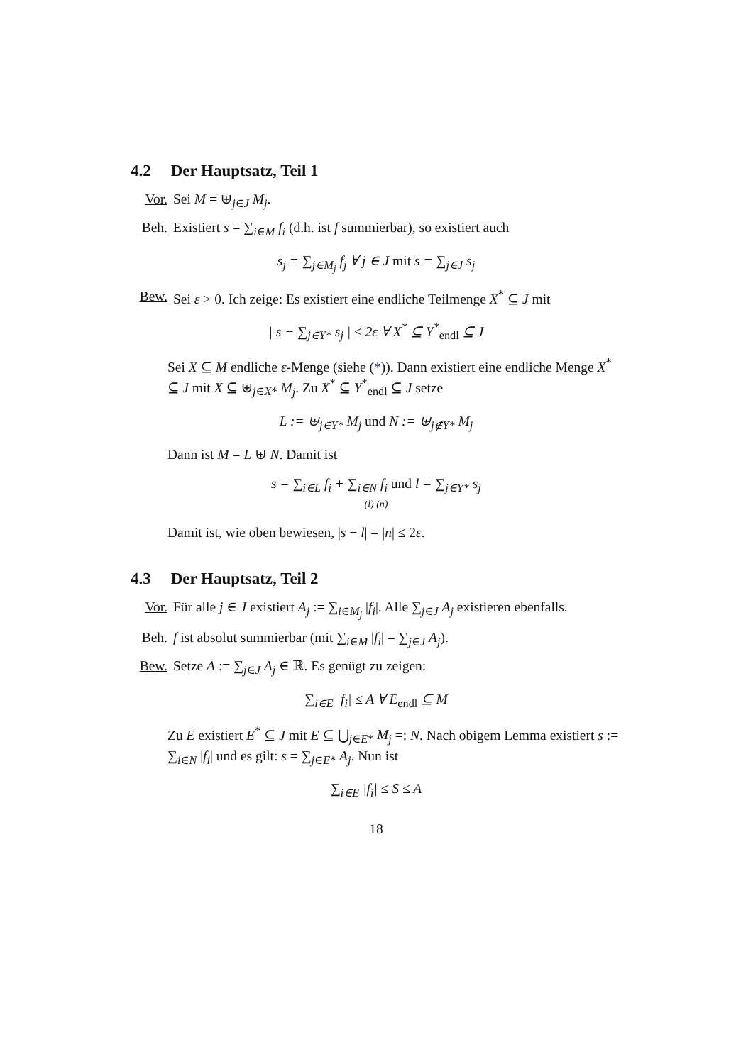4.2 Der Hauptsatz, Teil 1
Vor. Sei M = ⊎<sub>j∈J</sub> M<sub>j</sub>.
Beh. Existiert s = ∑<sub>i∈M</sub> f<sub>i</sub> (d.h. ist f summierbar), so existiert auch
s<sub>j</sub> = ∑<sub>j∈M<sub>j</sub></sub> f<sub>j</sub> ∀ j ∈ J mit s = ∑<sub>j∈J</sub> s<sub>j</sub>
Bew. Sei ε > 0. Ich zeige: Es existiert eine endliche Teilmenge X<sup>*</sup> ⊆ J mit
| s − ∑<sub>j∈Y*</sub> s<sub>j</sub> | ≤ 2ε ∀ X<sup>*</sup> ⊆ Y<sup>*</sup><sub>endl</sub> ⊆ J
Sei X ⊆ M endliche ε-Menge (siehe (*)). Dann existiert eine endliche Menge X<sup>*</sup> ⊆ J mit X ⊆ ⊎<sub>j∈X*</sub> M<sub>j</sub>. Zu X<sup>*</sup> ⊆ Y<sup>*</sup><sub>endl</sub> ⊆ J setze
L := ⊎<sub>j∈Y*</sub> M<sub>j</sub> und N := ⊎<sub>j∉Y*</sub> M<sub>j</sub>
Dann ist M = L ⊎ N. Damit ist
s = ∑<sub>i∈L</sub> f<sub>i</sub> + ∑<sub>i∈N</sub> f<sub>i</sub> und l = ∑<sub>j∈Y*</sub> s<sub>j</sub>
(l) (n)
Damit ist, wie oben bewiesen, |s − l| = |n| ≤ 2ε.
4.3 Der Hauptsatz, Teil 2
Vor. Für alle j ∈ J existiert A<sub>j</sub> := ∑<sub>i∈M<sub>j</sub></sub> |f<sub>i</sub>|. Alle ∑<sub>j∈J</sub> A<sub>j</sub> existieren ebenfalls.
Beh. f ist absolut summierbar (mit ∑<sub>i∈M</sub> |f<sub>i</sub>| = ∑<sub>j∈J</sub> A<sub>j</sub>).
Bew. Setze A := ∑<sub>j∈J</sub> A<sub>j</sub> ∈ ℝ. Es genügt zu zeigen:
∑<sub>i∈E</sub> |f<sub>i</sub>| ≤ A ∀ E<sub>endl</sub> ⊆ M
Zu E existiert E<sup>*</sup> ⊆ J mit E ⊆ ⋃<sub>j∈E*</sub> M<sub>j</sub> =: N. Nach obigem Lemma existiert s := ∑<sub>i∈N</sub> |f<sub>i</sub>| und es gilt: s = ∑<sub>j∈E*</sub> A<sub>j</sub>. Nun ist
∑<sub>i∈E</sub> |f<sub>i</sub>| ≤ S ≤ A
18